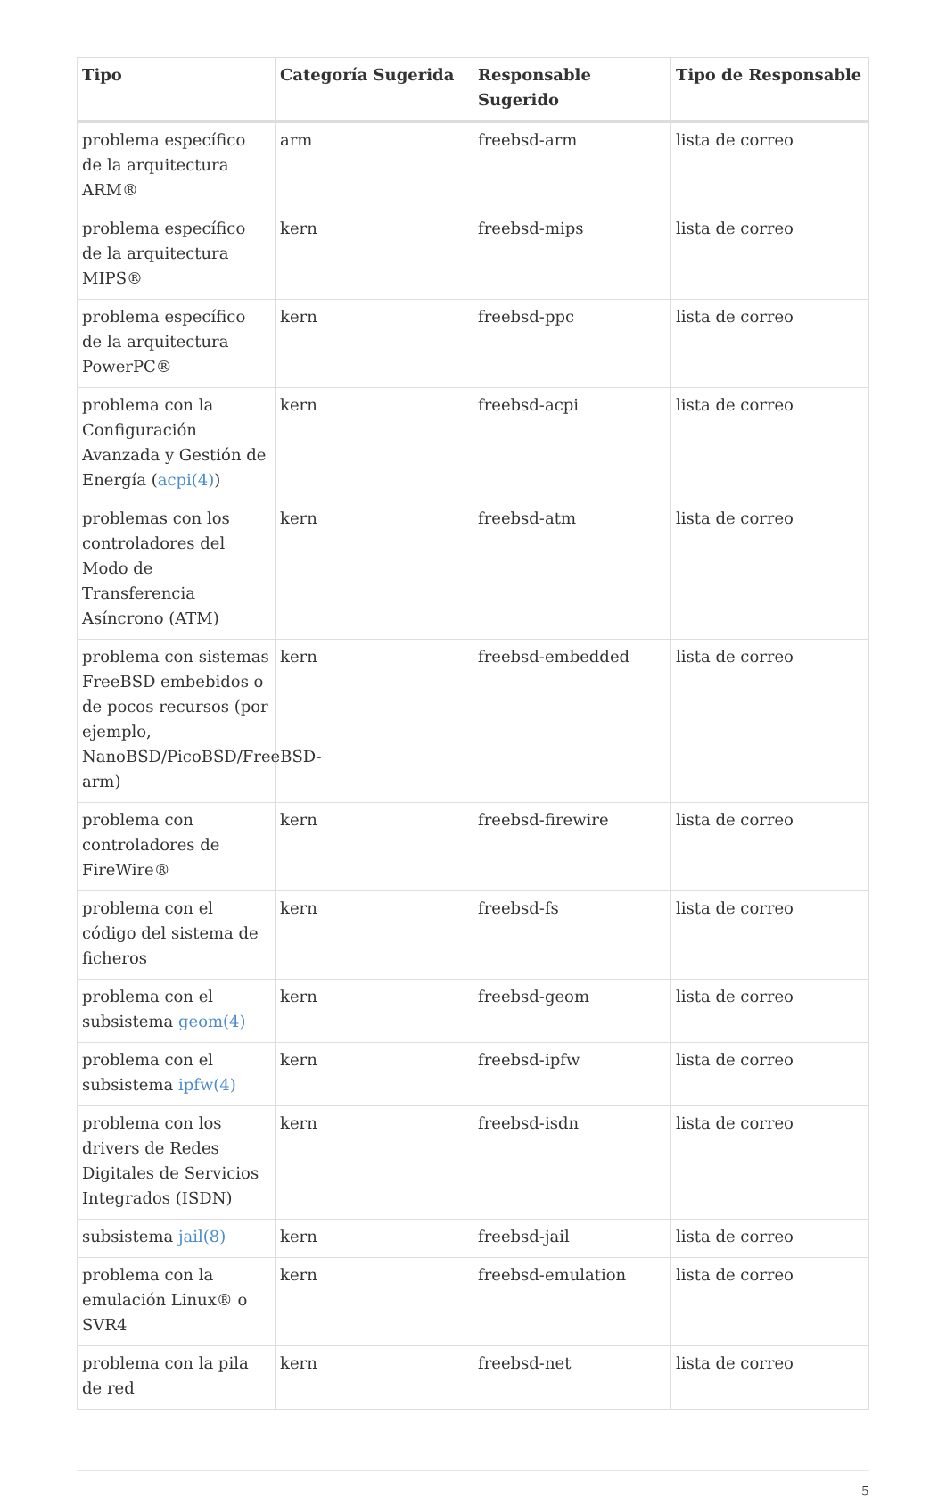| Tipo | Categoría Sugerida | Responsable Sugerido | Tipo de Responsable |
| --- | --- | --- | --- |
| problema específico de la arquitectura ARM® | arm | freebsd-arm | lista de correo |
| problema específico de la arquitectura MIPS® | kern | freebsd-mips | lista de correo |
| problema específico de la arquitectura PowerPC® | kern | freebsd-ppc | lista de correo |
| problema con la Configuración Avanzada y Gestión de Energía ( acpi(4) ) | kern | freebsd-acpi | lista de correo |
| problemas con los controladores del Modo de Transferencia Asíncrono (ATM) | kern | freebsd-atm | lista de correo |
| problema con sistemas FreeBSD embebidos o de pocos recursos (por ejemplo, NanoBSD/PicoBSD/FreeBSD-arm) | kern | freebsd-embedded | lista de correo |
| problema con controladores de FireWire® | kern | freebsd-firewire | lista de correo |
| problema con el código del sistema de ficheros | kern | freebsd-fs | lista de correo |
| problema con el subsistema geom(4) | kern | freebsd-geom | lista de correo |
| problema con el subsistema ipfw(4) | kern | freebsd-ipfw | lista de correo |
| problema con los drivers de Redes Digitales de Servicios Integrados (ISDN) | kern | freebsd-isdn | lista de correo |
| subsistema jail(8) | kern | freebsd-jail | lista de correo |
| problema con la emulación Linux® o SVR4 | kern | freebsd-emulation | lista de correo |
| problema con la pila de red | kern | freebsd-net | lista de correo |
5